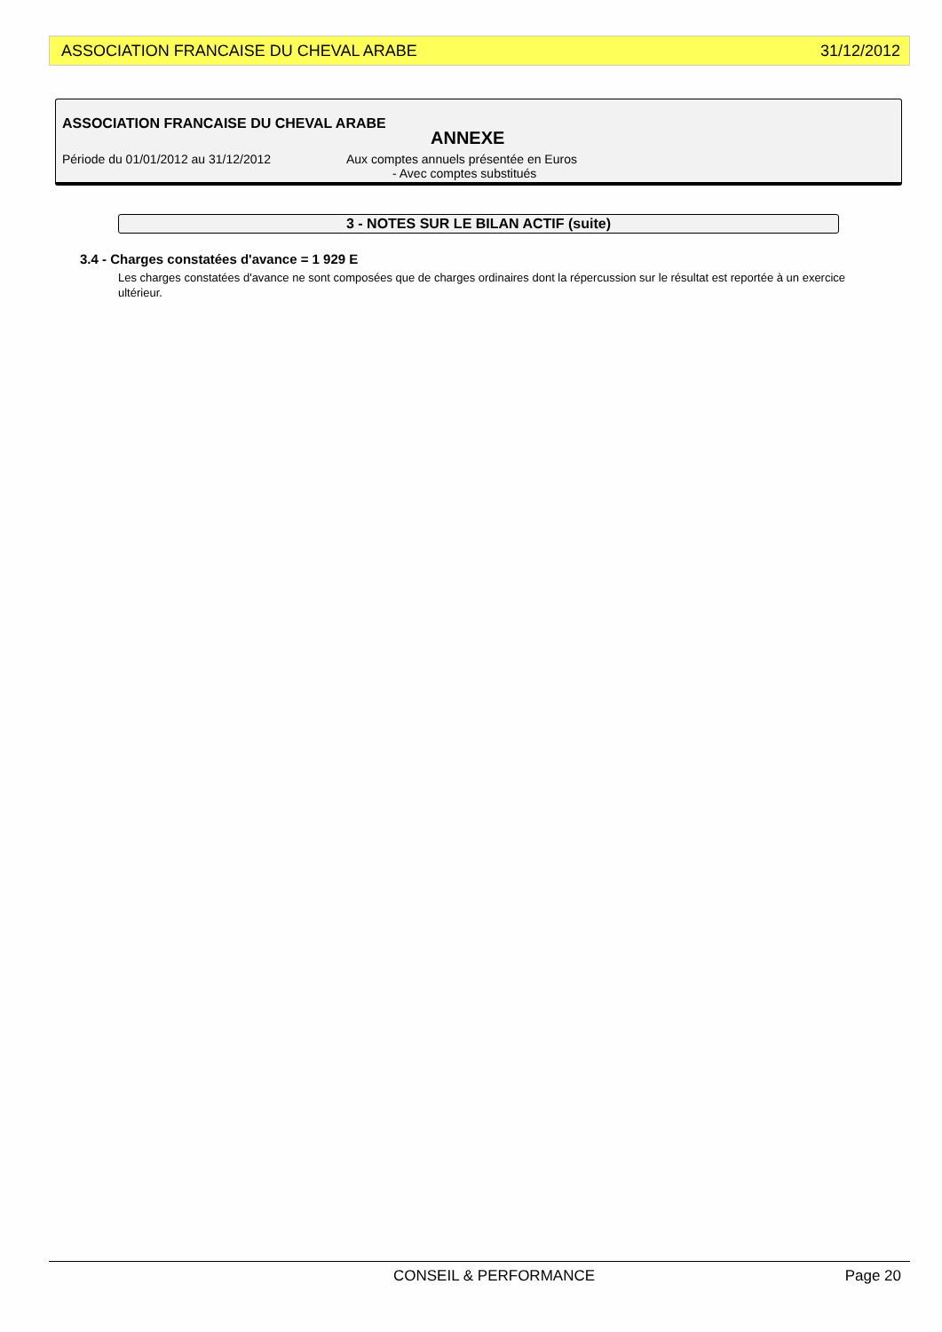ASSOCIATION FRANCAISE DU CHEVAL ARABE 31/12/2012
ASSOCIATION FRANCAISE DU CHEVAL ARABE
ANNEXE
Période du 01/01/2012 au 31/12/2012 Aux comptes annuels présentée en Euros
- Avec comptes substitués
3 - NOTES SUR LE BILAN ACTIF (suite)
3.4 - Charges constatées d'avance = 1 929 E
Les charges constatées d'avance ne sont composées que de charges ordinaires dont la répercussion sur le résultat est reportée à un exercice ultérieur.
CONSEIL & PERFORMANCE Page 20